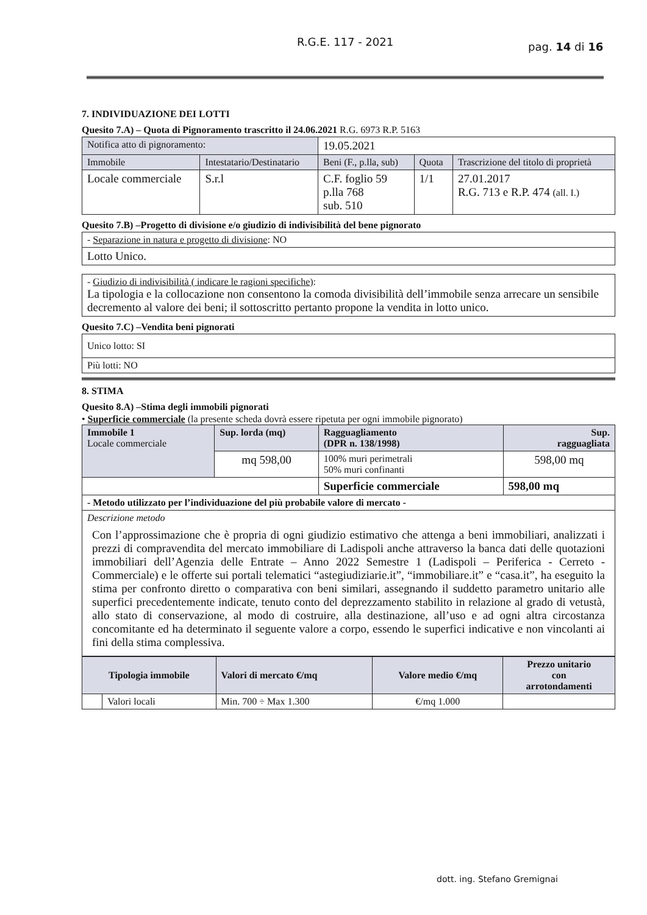R.G.E. 117 - 2021 pag. 14 di 16
7. INDIVIDUAZIONE DEI LOTTI
Quesito 7.A) – Quota di Pignoramento trascritto il 24.06.2021 R.G. 6973 R.P. 5163
| Notifica atto di pignoramento: | | 19.05.2021 | | |
| Immobile | Intestatario/Destinatario | Beni (F., p.lla, sub) | Quota | Trascrizione del titolo di proprietà |
| Locale commerciale | S.r.l | C.F. foglio 59 p.lla 768 sub. 510 | 1/1 | 27.01.2017 R.G. 713 e R.P. 474 (all. I.) |
Quesito 7.B) –Progetto di divisione e/o giudizio di indivisibilità del bene pignorato
| - Separazione in natura e progetto di divisione : NO |
| Lotto Unico. |
| - Giudizio di indivisibilità ( indicare le ragioni specifiche) : La tipologia e la collocazione non consentono la comoda divisibilità dell’immobile senza arrecare un sensibile decremento al valore dei beni; il sottoscritto pertanto propone la vendita in lotto unico. |
Quesito 7.C) –Vendita beni pignorati
| Unico lotto: SI |
| Più lotti: NO |
8. STIMA
Quesito 8.A) –Stima degli immobili pignorati
• Superficie commerciale (la presente scheda dovrà essere ripetuta per ogni immobile pignorato)
| Immobile 1 Locale commerciale | Sup. lorda (mq) | Ragguagliamento (DPR n. 138/1998) | Sup. ragguagliata |
| | mq 598,00 | 100% muri perimetrali 50% muri confinanti | 598,00 mq |
| | | Superficie commerciale | 598,00 mq |
| - Metodo utilizzato per l’individuazione del più probabile valore di mercato - | | | |
| Descrizione metodo Con l’approssimazione che è propria di ogni giudizio estimativo che attenga a beni immobiliari, analizzati i prezzi di compravendita del mercato immobiliare di Ladispoli anche attraverso la banca dati delle quotazioni immobiliari dell’Agenzia delle Entrate – Anno 2022 Semestre 1 (Ladispoli – Periferica - Cerreto - Commerciale) e le offerte sui portali telematici “astegiudiziarie.it”, “immobiliare.it” e “casa.it”, ha eseguito la stima per confronto diretto o comparativa con beni similari, assegnando il suddetto parametro unitario alle superfici precedentemente indicate, tenuto conto del deprezzamento stabilito in relazione al grado di vetustà, allo stato di conservazione, al modo di costruire, alla destinazione, all’uso e ad ogni altra circostanza concomitante ed ha determinato il seguente valore a corpo, essendo le superfici indicative e non vincolanti ai fini della stima complessiva. | | | |
| Tipologia immobile | | Valori di mercato €/mq | Valore medio €/mq | Prezzo unitario con arrotondamenti |
| --- | --- | --- | --- | --- |
| | Valori locali | Min. 700 ÷ Max 1.300 | €/mq 1.000 | |
dott. ing. Stefano Gremignai